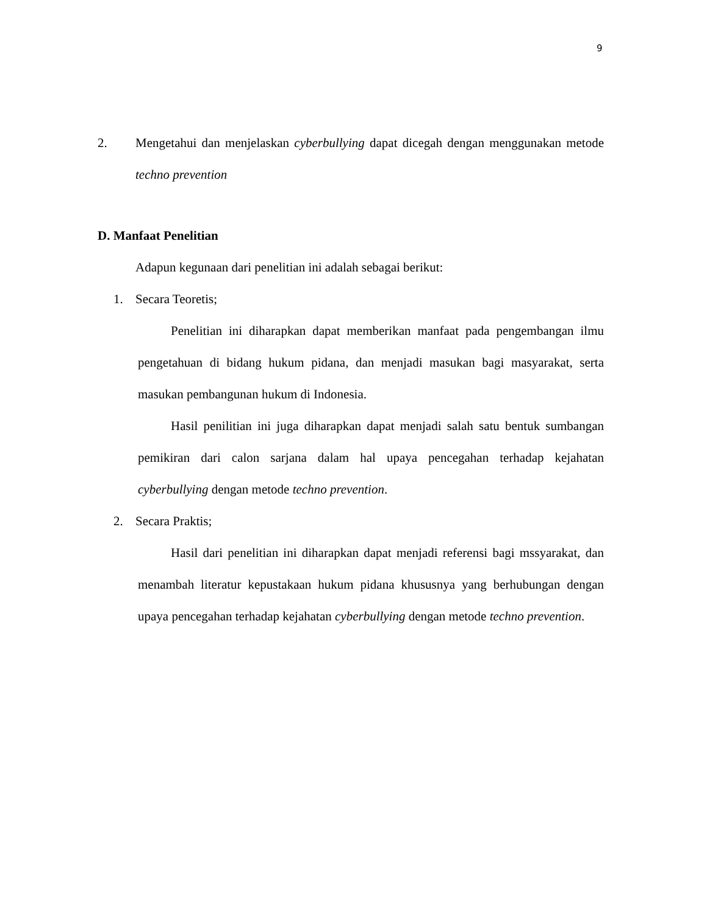9
2. Mengetahui dan menjelaskan cyberbullying dapat dicegah dengan menggunakan metode techno prevention
D. Manfaat Penelitian
Adapun kegunaan dari penelitian ini adalah sebagai berikut:
1. Secara Teoretis;
Penelitian ini diharapkan dapat memberikan manfaat pada pengembangan ilmu pengetahuan di bidang hukum pidana, dan menjadi masukan bagi masyarakat, serta masukan pembangunan hukum di Indonesia.
Hasil penilitian ini juga diharapkan dapat menjadi salah satu bentuk sumbangan pemikiran dari calon sarjana dalam hal upaya pencegahan terhadap kejahatan cyberbullying dengan metode techno prevention.
2. Secara Praktis;
Hasil dari penelitian ini diharapkan dapat menjadi referensi bagi mssyarakat, dan menambah literatur kepustakaan hukum pidana khususnya yang berhubungan dengan upaya pencegahan terhadap kejahatan cyberbullying dengan metode techno prevention.